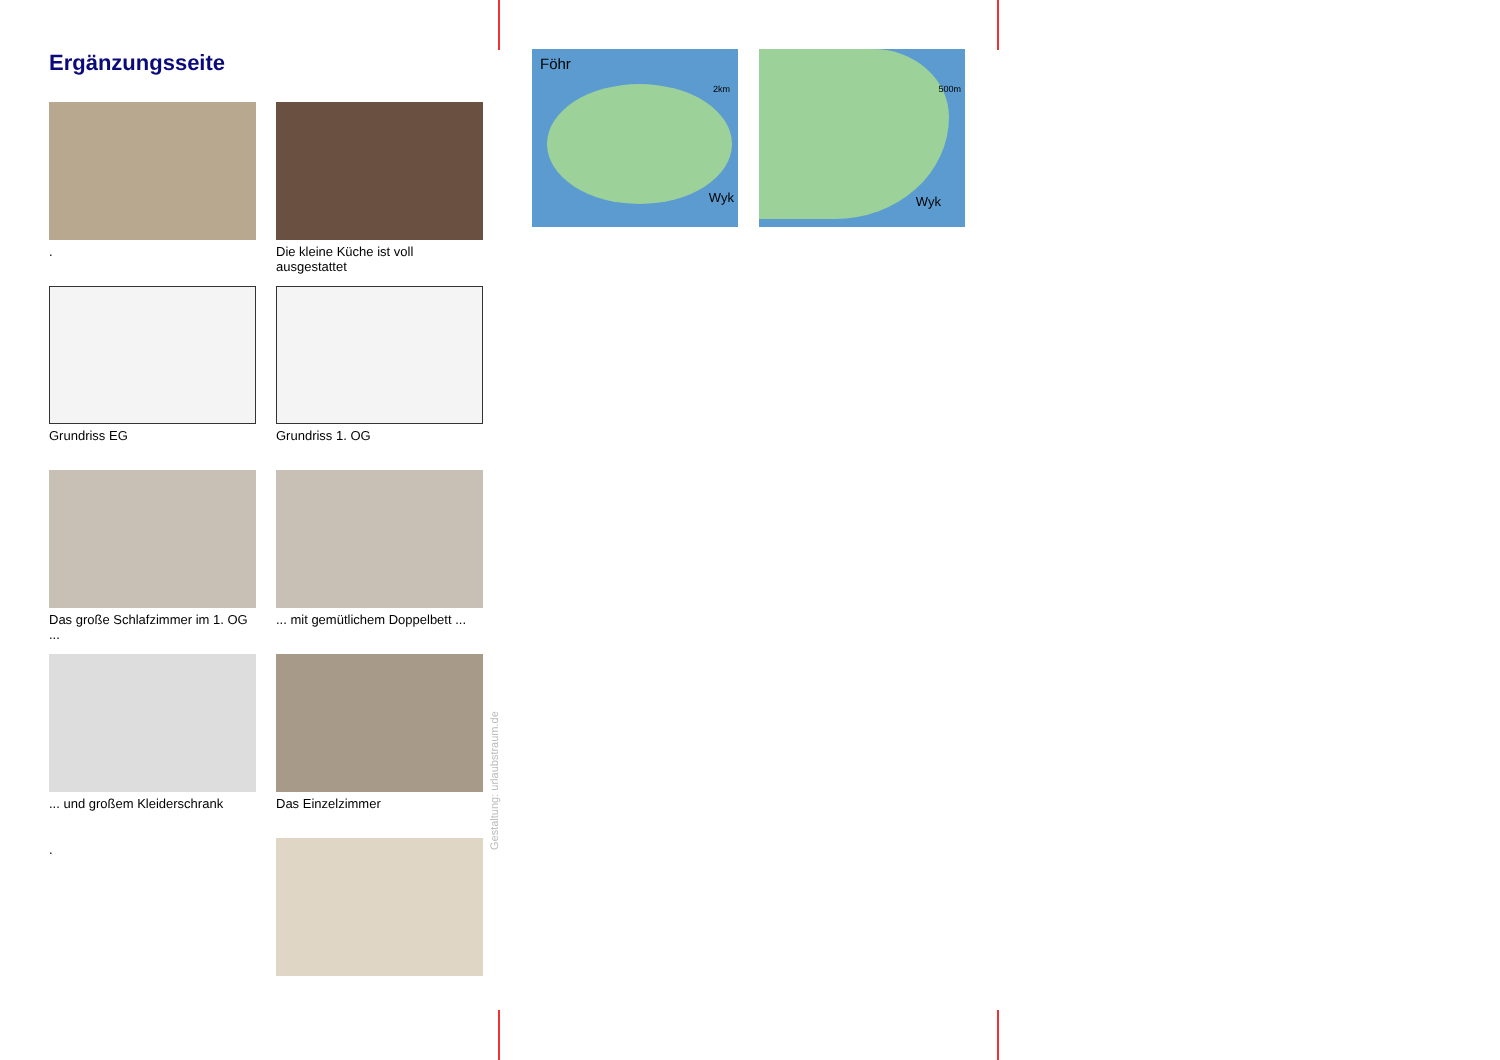Ergänzungsseite
.
Die kleine Küche ist voll ausgestattet
Grundriss EG
Grundriss 1. OG
Das große Schlafzimmer im 1. OG ...
... mit gemütlichem Doppelbett ...
... und großem Kleiderschrank
Das Einzelzimmer
.
Gestaltung: urlaubstraum.de
Föhr
2km
Wyk
500m
Wyk